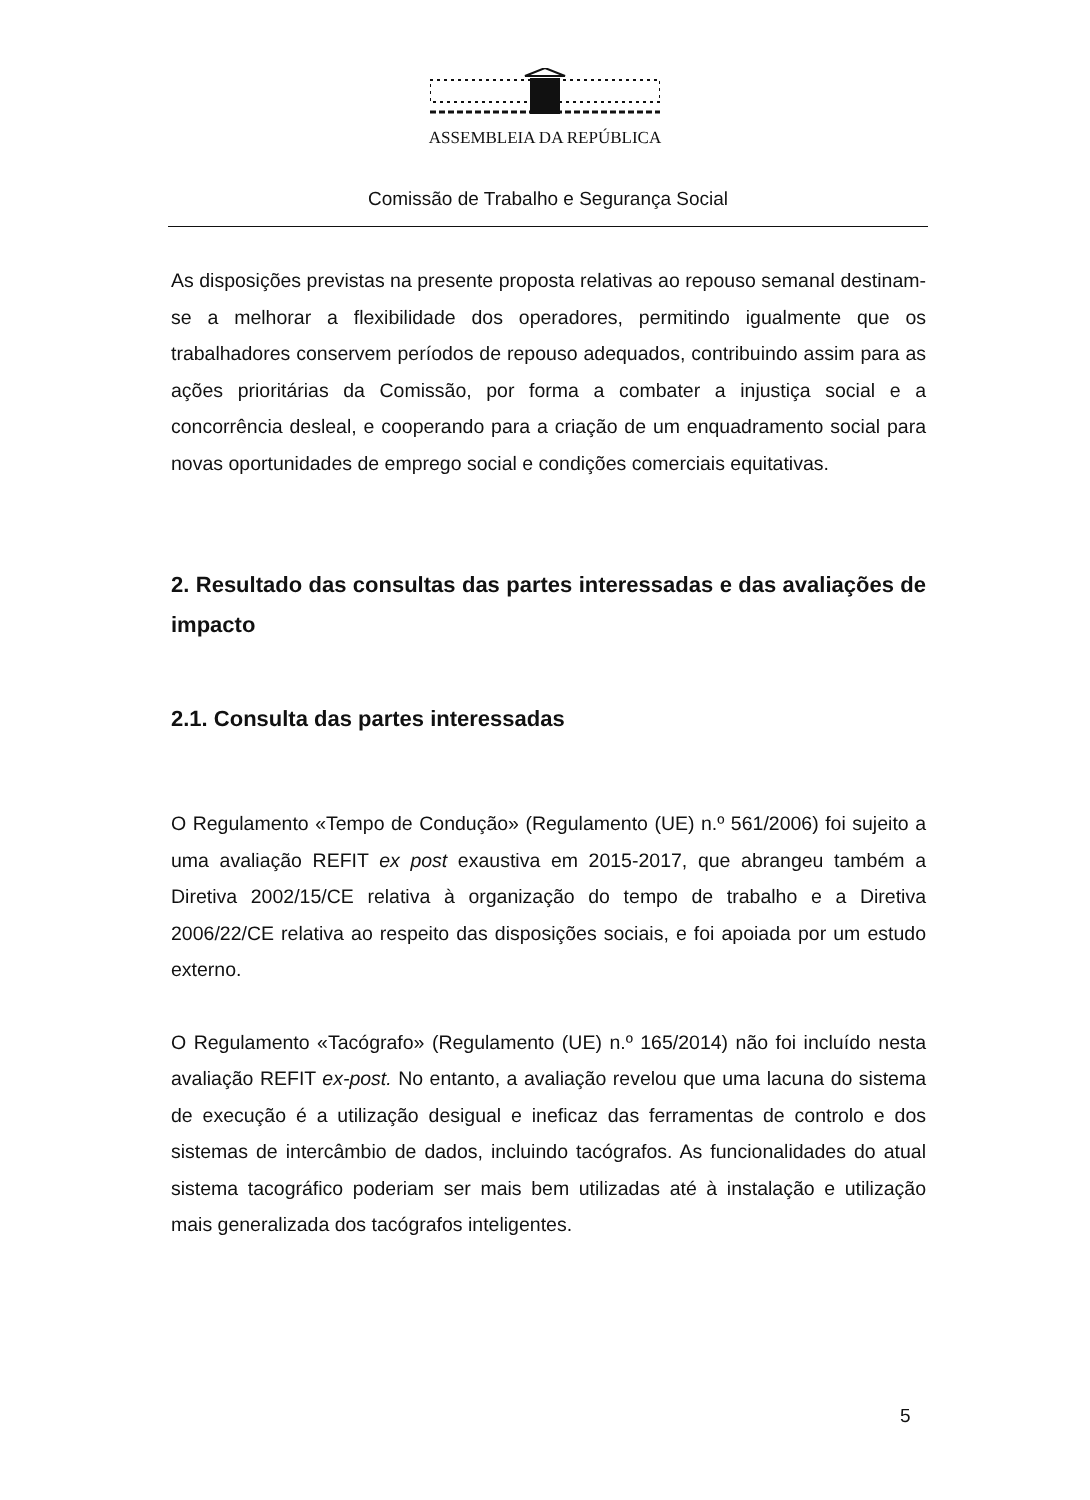ASSEMBLEIA DA REPÚBLICA
Comissão de Trabalho e Segurança Social
As disposições previstas na presente proposta relativas ao repouso semanal destinam-se a melhorar a flexibilidade dos operadores, permitindo igualmente que os trabalhadores conservem períodos de repouso adequados, contribuindo assim para as ações prioritárias da Comissão, por forma a combater a injustiça social e a concorrência desleal, e cooperando para a criação de um enquadramento social para novas oportunidades de emprego social e condições comerciais equitativas.
2. Resultado das consultas das partes interessadas e das avaliações de impacto
2.1. Consulta das partes interessadas
O Regulamento «Tempo de Condução» (Regulamento (UE) n.º 561/2006) foi sujeito a uma avaliação REFIT ex post exaustiva em 2015-2017, que abrangeu também a Diretiva 2002/15/CE relativa à organização do tempo de trabalho e a Diretiva 2006/22/CE relativa ao respeito das disposições sociais, e foi apoiada por um estudo externo.
O Regulamento «Tacógrafo» (Regulamento (UE) n.º 165/2014) não foi incluído nesta avaliação REFIT ex-post. No entanto, a avaliação revelou que uma lacuna do sistema de execução é a utilização desigual e ineficaz das ferramentas de controlo e dos sistemas de intercâmbio de dados, incluindo tacógrafos. As funcionalidades do atual sistema tacográfico poderiam ser mais bem utilizadas até à instalação e utilização mais generalizada dos tacógrafos inteligentes.
5